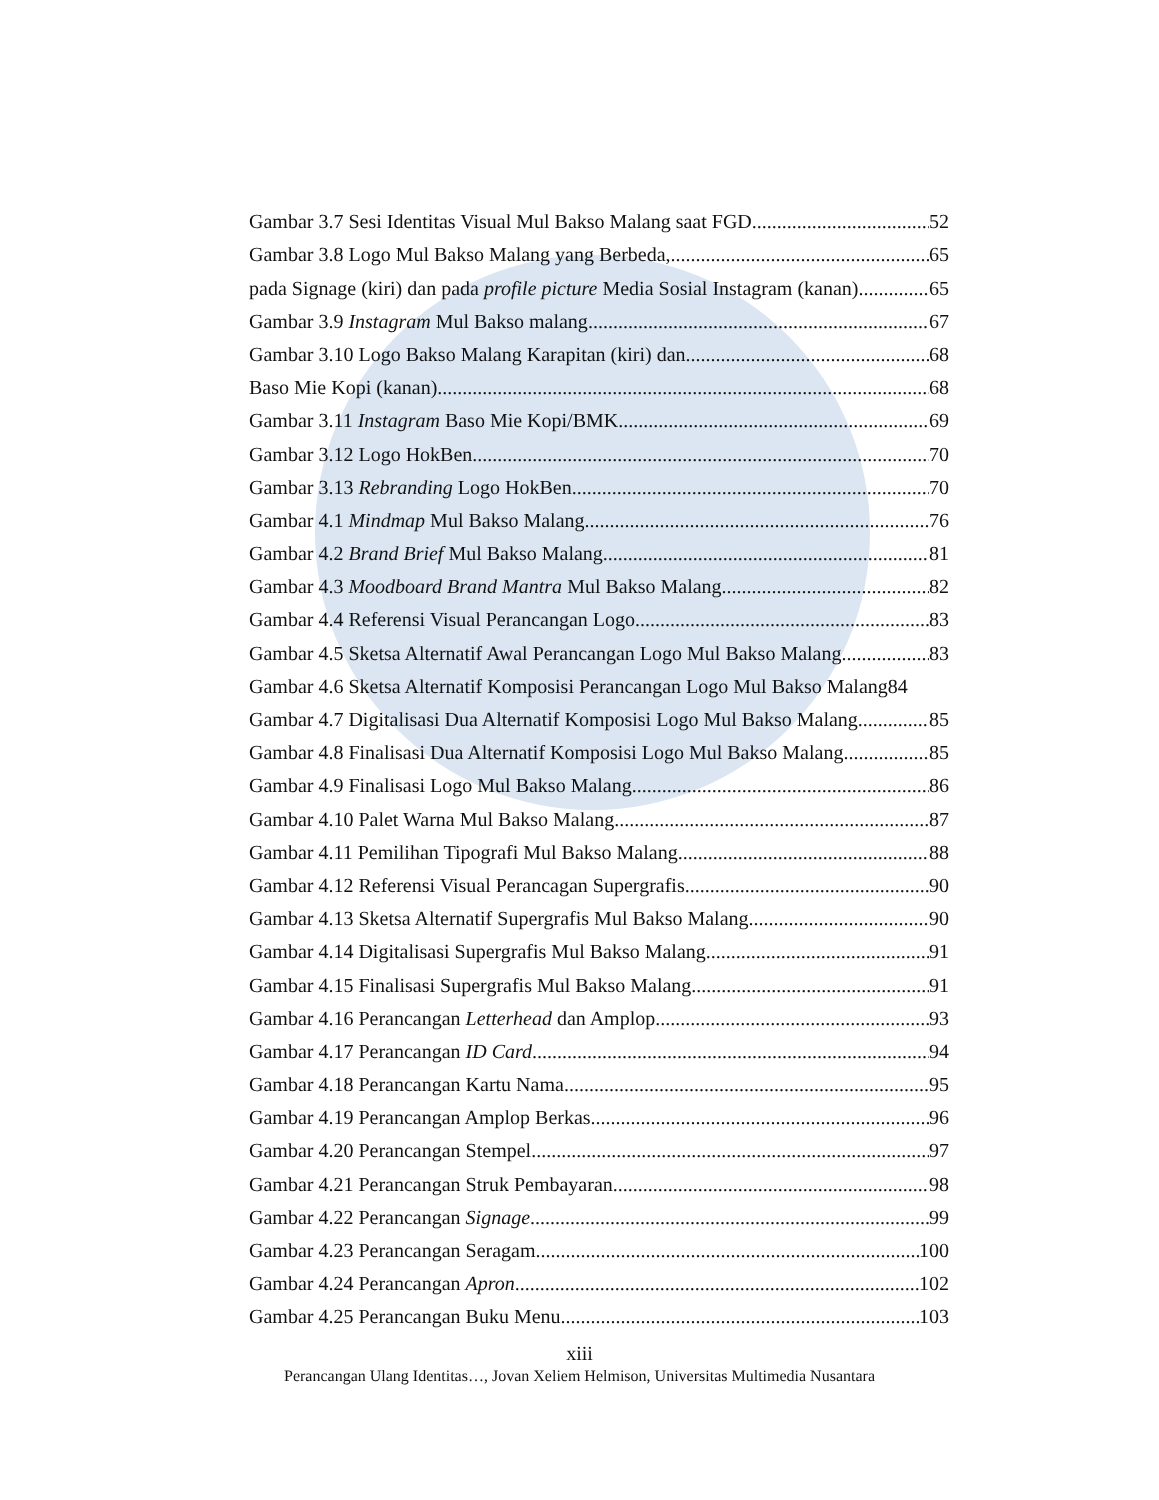Gambar 3.7 Sesi Identitas Visual Mul Bakso Malang saat FGD 52
Gambar 3.8 Logo Mul Bakso Malang yang Berbeda, 65
pada Signage (kiri) dan pada profile picture Media Sosial Instagram (kanan) 65
Gambar 3.9 Instagram Mul Bakso malang 67
Gambar 3.10 Logo Bakso Malang Karapitan (kiri) dan 68
Baso Mie Kopi (kanan) 68
Gambar 3.11 Instagram Baso Mie Kopi/BMK 69
Gambar 3.12 Logo HokBen 70
Gambar 3.13 Rebranding Logo HokBen 70
Gambar 4.1 Mindmap Mul Bakso Malang 76
Gambar 4.2 Brand Brief Mul Bakso Malang 81
Gambar 4.3 Moodboard Brand Mantra Mul Bakso Malang 82
Gambar 4.4 Referensi Visual Perancangan Logo 83
Gambar 4.5 Sketsa Alternatif Awal Perancangan Logo Mul Bakso Malang 83
Gambar 4.6 Sketsa Alternatif Komposisi Perancangan Logo Mul Bakso Malang 84
Gambar 4.7 Digitalisasi Dua Alternatif Komposisi Logo Mul Bakso Malang 85
Gambar 4.8 Finalisasi Dua Alternatif Komposisi Logo Mul Bakso Malang 85
Gambar 4.9 Finalisasi Logo Mul Bakso Malang 86
Gambar 4.10 Palet Warna Mul Bakso Malang 87
Gambar 4.11 Pemilihan Tipografi Mul Bakso Malang 88
Gambar 4.12 Referensi Visual Perancagan Supergrafis 90
Gambar 4.13 Sketsa Alternatif Supergrafis Mul Bakso Malang 90
Gambar 4.14 Digitalisasi Supergrafis Mul Bakso Malang 91
Gambar 4.15 Finalisasi Supergrafis Mul Bakso Malang 91
Gambar 4.16 Perancangan Letterhead dan Amplop 93
Gambar 4.17 Perancangan ID Card 94
Gambar 4.18 Perancangan Kartu Nama 95
Gambar 4.19 Perancangan Amplop Berkas 96
Gambar 4.20 Perancangan Stempel 97
Gambar 4.21 Perancangan Struk Pembayaran 98
Gambar 4.22 Perancangan Signage 99
Gambar 4.23 Perancangan Seragam 100
Gambar 4.24 Perancangan Apron 102
Gambar 4.25 Perancangan Buku Menu 103
xiii
Perancangan Ulang Identitas…, Jovan Xeliem Helmison, Universitas Multimedia Nusantara